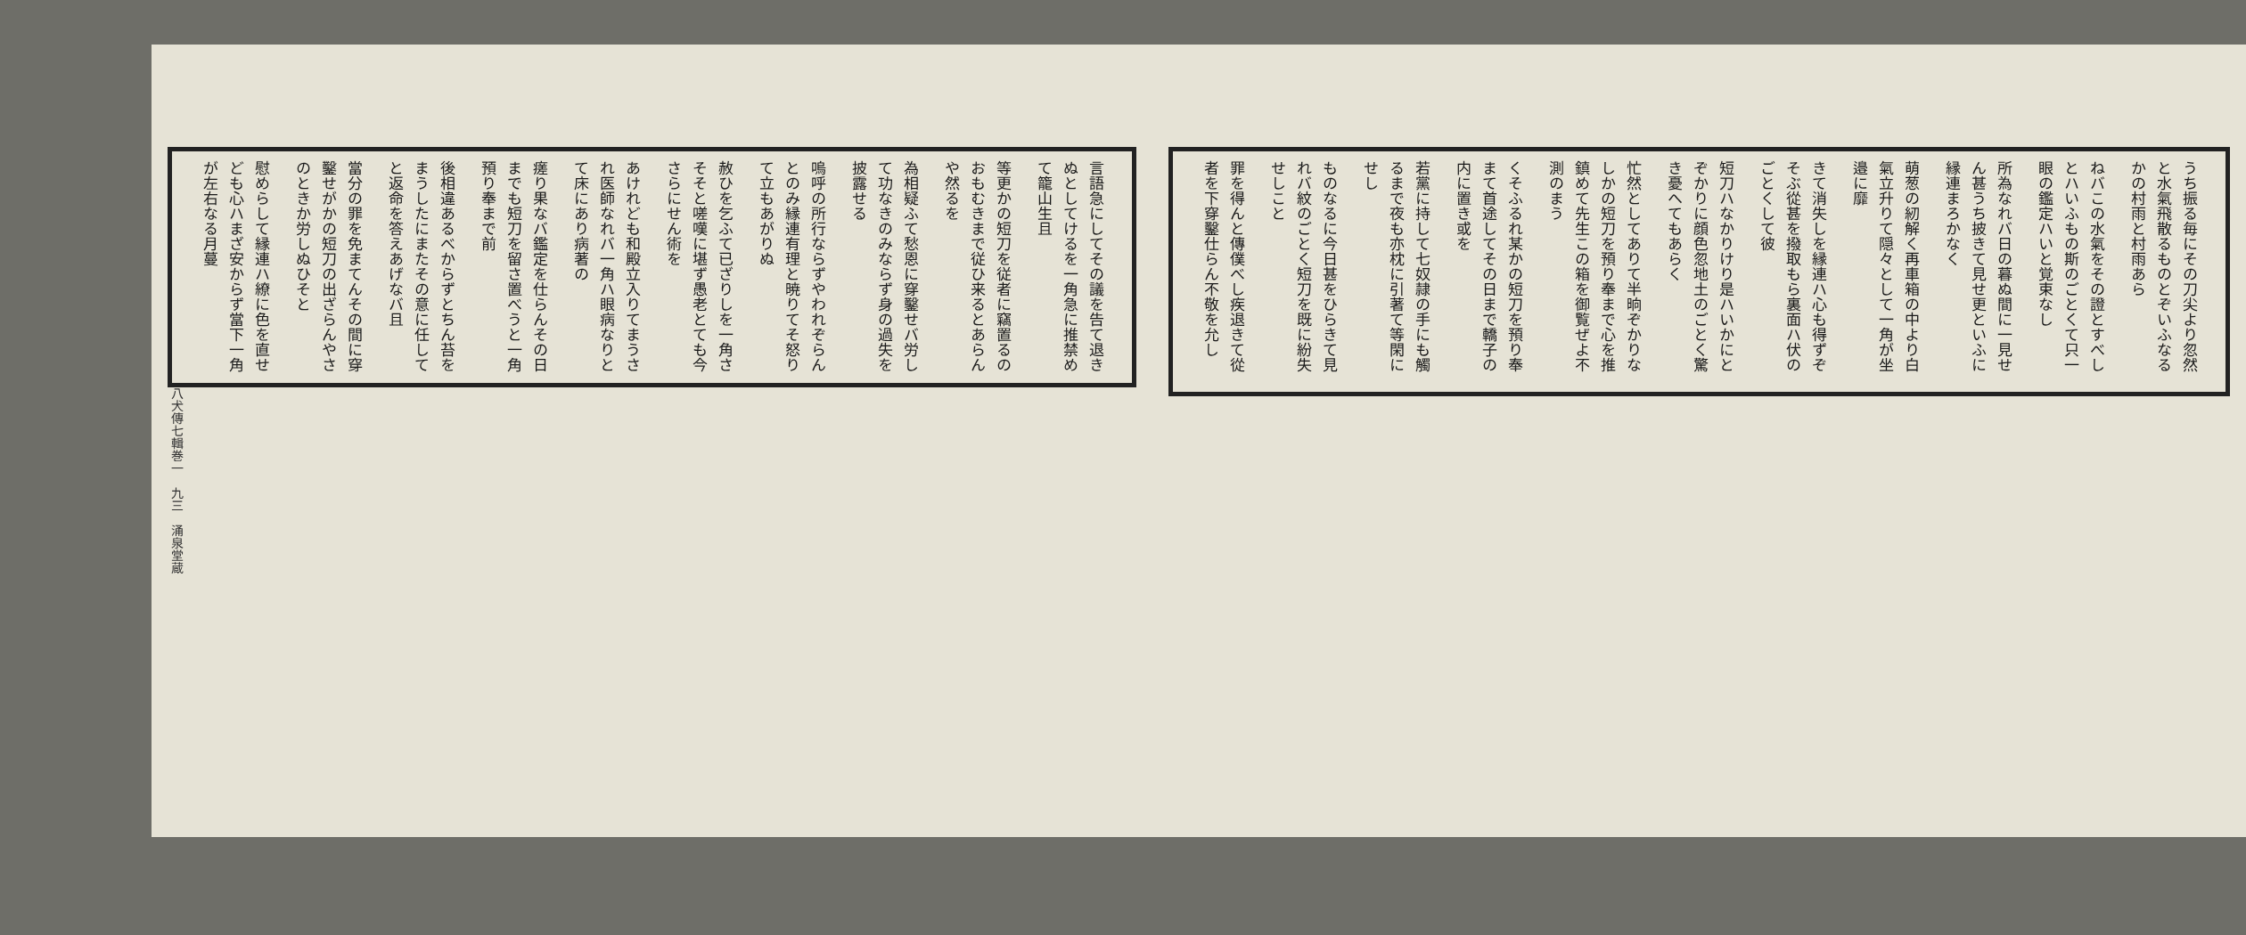言語急にしてその議を告て退きぬとしてけるを一角急に推禁めて籠山生且
等更かの短刀を従者に竊置るのおもむきまで従ひ来るとあらんや然るを
為相疑ふて愁恩に穿鑿せバ労して功なきのみならず身の過失を披露せる
嗚呼の所行ならずやわれぞらんとのみ縁連有理と暁りてそ怒りて立もあがりぬ
赦ひを乞ふて已ざりしを一角さそそと嗟嘆に堪ず愚老とても今さらにせん術を
あけれども和殿立入りてまうされ医師なれバ一角ハ眼病なりとて床にあり病著の
瘥り果なバ鑑定を仕らんその日までも短刀を留さ置べうと一角預り奉まで前
後相違あるべからずとちん苔をまうしたにまたその意に任してと返命を答えあげなバ且
當分の罪を免まてんその間に穿鑿せがかの短刀の出ざらんやさのときか労しぬひそと
慰めらして縁連ハ繚に色を直せども心ハまざ安からず當下一角が左右なる月蔓
八犬傳七輯巻一　九三　涌泉堂蔵
うち振る毎にその刀尖より忽然と水氣飛散るものとぞいふなるかの村雨と村雨あら
ねバこの水氣をその證とすべしとハいふもの斯のごとくて只一眼の鑑定ハいと覚束なし
所為なれバ日の暮ぬ間に一見せん甚うち披きて見せ更といふに縁連まろかなく
萌葱の紉解く再車箱の中より白氣立升りて隠々として一角が坐邉に靡
きて消失しを縁連ハ心も得ずぞそぶ從甚を撥取もら裏面ハ伏のごとくして彼
短刀ハなかりけり是ハいかにとぞかりに顔色忽地土のごとく驚き憂へてもあらく
忙然としてありて半晌ぞかりなしかの短刀を預り奉まで心を推鎮めて先生この箱を御覧ぜよ不測のまう
くそふるれ某かの短刀を預り奉まて首途してその日まで轎子の内に置き或を
若黨に持して七奴隷の手にも觸るまで夜も亦枕に引著て等閑にせし
ものなるに今日甚をひらきて見れバ紋のごとく短刀を既に紛失せしこと
罪を得んと傳僕べし疾退きて從者を下穿鑿仕らん不敬を允し